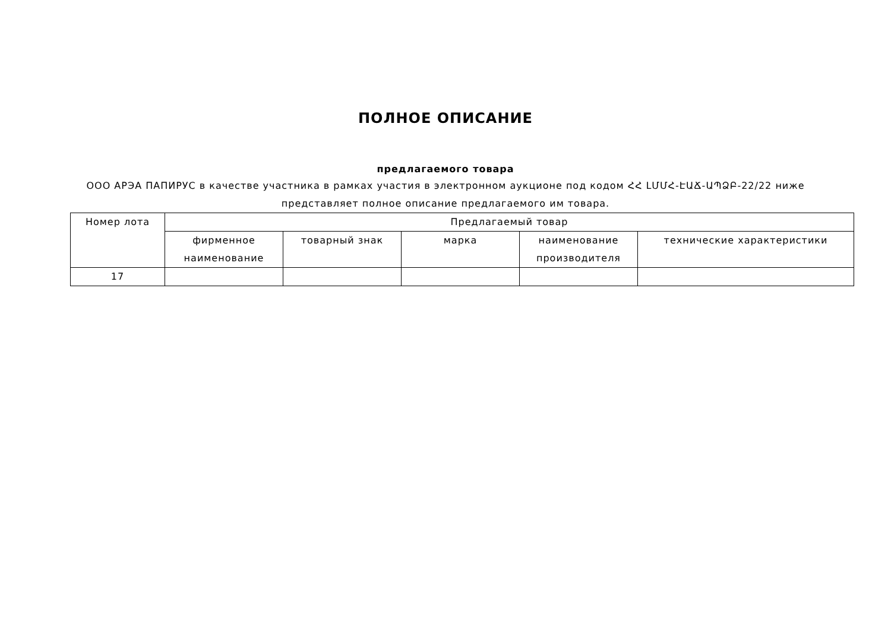ПОЛНОЕ ОПИСАНИЕ
предлагаемого товара
ООО АРЭА ПАПИРУС в качестве участника в рамках участия в электронном аукционе под кодом ՀՀ ԼՄՄՀ-ԷԱՃ-ԱՊՁԲ-22/22 ниже представляет полное описание предлагаемого им товара.
| Номер лота | Предлагаемый товар | | | | |
| --- | --- | --- | --- | --- | --- |
| | фирменное наименование | товарный знак | марка | наименование производителя | технические характеристики |
| 17 | | | | | |